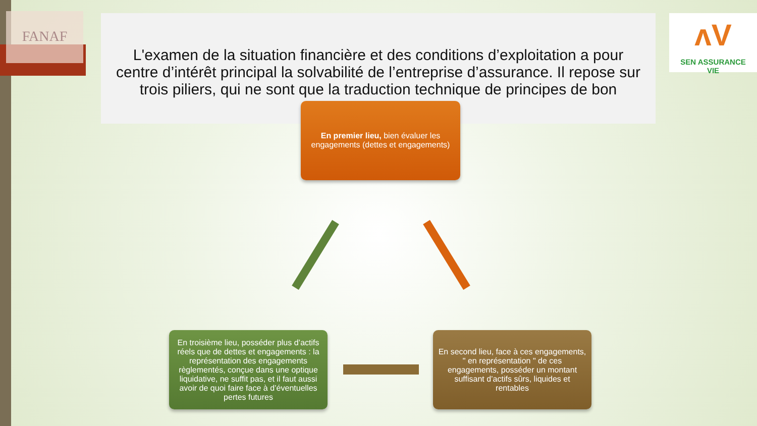FANAF
L'examen de la situation financière et des conditions d’exploitation a pour centre d’intérêt principal la solvabilité de l’entreprise d’assurance. Il repose sur trois piliers, qui ne sont que la traduction technique de principes de bon
ʌV
SEN ASSURANCE
VIE
En premier lieu, bien évaluer les engagements (dettes et engagements)
En troisième lieu, posséder plus d’actifs réels que de dettes et engagements : la représentation des engagements règlementés, conçue dans une optique liquidative, ne suffit pas, et il faut aussi avoir de quoi faire face à d’éventuelles pertes futures
En second lieu, face à ces engagements, " en représentation " de ces engagements, posséder un montant suffisant d’actifs sûrs, liquides et rentables